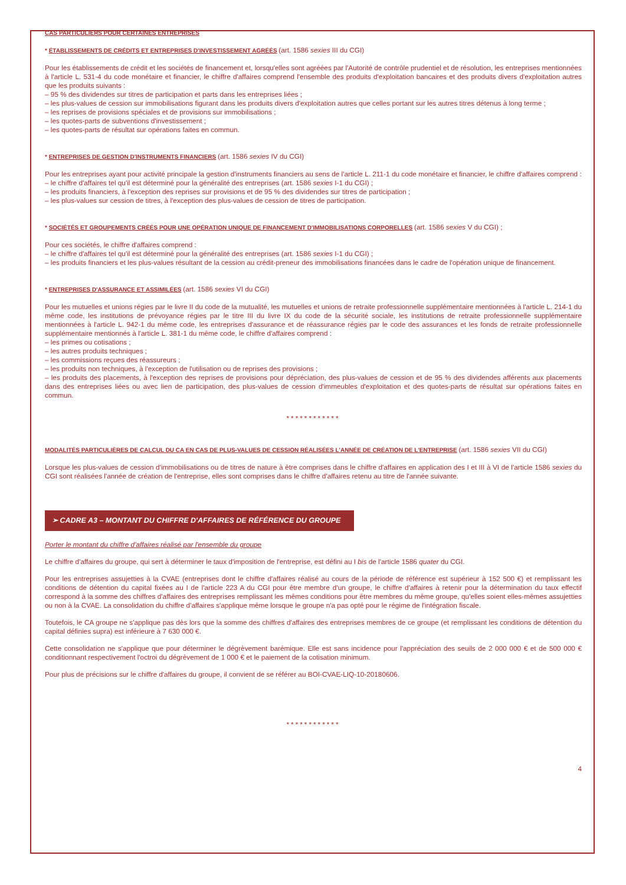CAS PARTICULIERS POUR CERTAINES ENTREPRISES
* ÉTABLISSEMENTS DE CRÉDITS ET ENTREPRISES D'INVESTISSEMENT AGRÉÉS (art. 1586 sexies III du CGI)
Pour les établissements de crédit et les sociétés de financement et, lorsqu'elles sont agréées par l'Autorité de contrôle prudentiel et de résolution, les entreprises mentionnées à l'article L. 531-4 du code monétaire et financier, le chiffre d'affaires comprend l'ensemble des produits d'exploitation bancaires et des produits divers d'exploitation autres que les produits suivants :
– 95 % des dividendes sur titres de participation et parts dans les entreprises liées ;
– les plus-values de cession sur immobilisations figurant dans les produits divers d'exploitation autres que celles portant sur les autres titres détenus à long terme ;
– les reprises de provisions spéciales et de provisions sur immobilisations ;
– les quotes-parts de subventions d'investissement ;
– les quotes-parts de résultat sur opérations faites en commun.
* ENTREPRISES DE GESTION D'INSTRUMENTS FINANCIERS (art. 1586 sexies IV du CGI)
Pour les entreprises ayant pour activité principale la gestion d'instruments financiers au sens de l'article L. 211-1 du code monétaire et financier, le chiffre d'affaires comprend :
– le chiffre d'affaires tel qu'il est déterminé pour la généralité des entreprises (art. 1586 sexies I-1 du CGI) ;
– les produits financiers, à l'exception des reprises sur provisions et de 95 % des dividendes sur titres de participation ;
– les plus-values sur cession de titres, à l'exception des plus-values de cession de titres de participation.
* SOCIÉTÉS ET GROUPEMENTS CRÉÉS POUR UNE OPÉRATION UNIQUE DE FINANCEMENT D'IMMOBILISATIONS CORPORELLES (art. 1586 sexies V du CGI) ;
Pour ces sociétés, le chiffre d'affaires comprend :
– le chiffre d'affaires tel qu'il est déterminé pour la généralité des entreprises (art. 1586 sexies I-1 du CGI) ;
– les produits financiers et les plus-values résultant de la cession au crédit-preneur des immobilisations financées dans le cadre de l'opération unique de financement.
* ENTREPRISES D'ASSURANCE ET ASSIMILÉES (art. 1586 sexies VI du CGI)
Pour les mutuelles et unions régies par le livre II du code de la mutualité, les mutuelles et unions de retraite professionnelle supplémentaire mentionnées à l'article L. 214-1 du même code, les institutions de prévoyance régies par le titre III du livre IX du code de la sécurité sociale, les institutions de retraite professionnelle supplémentaire mentionnées à l'article L. 942-1 du même code, les entreprises d'assurance et de réassurance régies par le code des assurances et les fonds de retraite professionnelle supplémentaire mentionnés à l'article L. 381-1 du même code, le chiffre d'affaires comprend :
– les primes ou cotisations ;
– les autres produits techniques ;
– les commissions reçues des réassureurs ;
– les produits non techniques, à l'exception de l'utilisation ou de reprises des provisions ;
– les produits des placements, à l'exception des reprises de provisions pour dépréciation, des plus-values de cession et de 95 % des dividendes afférents aux placements dans des entreprises liées ou avec lien de participation, des plus-values de cession d'immeubles d'exploitation et des quotes-parts de résultat sur opérations faites en commun.
************
MODALITÉS PARTICULIÈRES DE CALCUL DU CA EN CAS DE PLUS-VALUES DE CESSION RÉALISÉES L'ANNÉE DE CRÉATION DE L'ENTREPRISE (art. 1586 sexies VII du CGI)
Lorsque les plus-values de cession d'immobilisations ou de titres de nature à être comprises dans le chiffre d'affaires en application des I et III à VI de l'article 1586 sexies du CGI sont réalisées l'année de création de l'entreprise, elles sont comprises dans le chiffre d'affaires retenu au titre de l'année suivante.
➢ CADRE A3 – MONTANT DU CHIFFRE D'AFFAIRES DE RÉFÉRENCE DU GROUPE
Porter le montant du chiffre d'affaires réalisé par l'ensemble du groupe
Le chiffre d'affaires du groupe, qui sert à déterminer le taux d'imposition de l'entreprise, est défini au I bis de l'article 1586 quater du CGI.
Pour les entreprises assujetties à la CVAE (entreprises dont le chiffre d'affaires réalisé au cours de la période de référence est supérieur à 152 500 €) et remplissant les conditions de détention du capital fixées au I de l'article 223 A du CGI pour être membre d'un groupe, le chiffre d'affaires à retenir pour la détermination du taux effectif correspond à la somme des chiffres d'affaires des entreprises remplissant les mêmes conditions pour être membres du même groupe, qu'elles soient elles-mêmes assujetties ou non à la CVAE. La consolidation du chiffre d'affaires s'applique même lorsque le groupe n'a pas opté pour le régime de l'intégration fiscale.
Toutefois, le CA groupe ne s'applique pas dès lors que la somme des chiffres d'affaires des entreprises membres de ce groupe (et remplissant les conditions de détention du capital définies supra) est inférieure à 7 630 000 €.
Cette consolidation ne s'applique que pour déterminer le dégrèvement barémique. Elle est sans incidence pour l'appréciation des seuils de 2 000 000 € et de 500 000 € conditionnant respectivement l'octroi du dégrèvement de 1 000 € et le paiement de la cotisation minimum.
Pour plus de précisions sur le chiffre d'affaires du groupe, il convient de se référer au BOI-CVAE-LIQ-10-20180606.
************
4